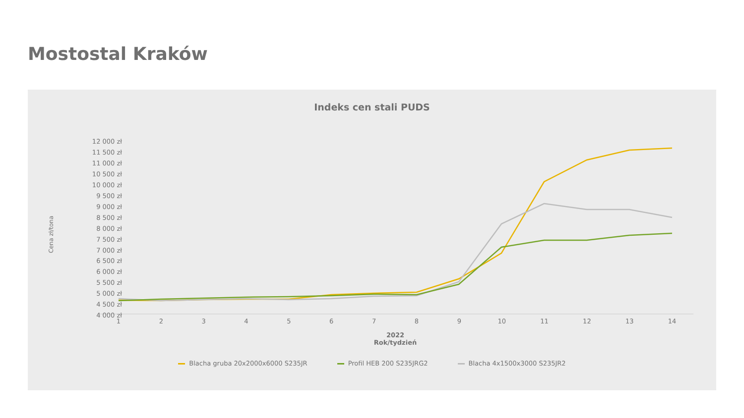Mostostal Kraków
Indeks cen stali PUDS
Cena zł/tona
12 000 zł
11 500 zł
11 000 zł
10 500 zł
10 000 zł
9 500 zł
9 000 zł
8 500 zł
8 000 zł
7 500 zł
7 000 zł
6 500 zł
6 000 zł
5 500 zł
5 000 zł
4 500 zł
4 000 zł
1 2 3 4 5 6 7 8 9 10 11 12 13 14
2022
Rok/tydzień
Blacha gruba 20x2000x6000 S235JR Profil HEB 200 S235JRG2 Blacha 4x1500x3000 S235JR2